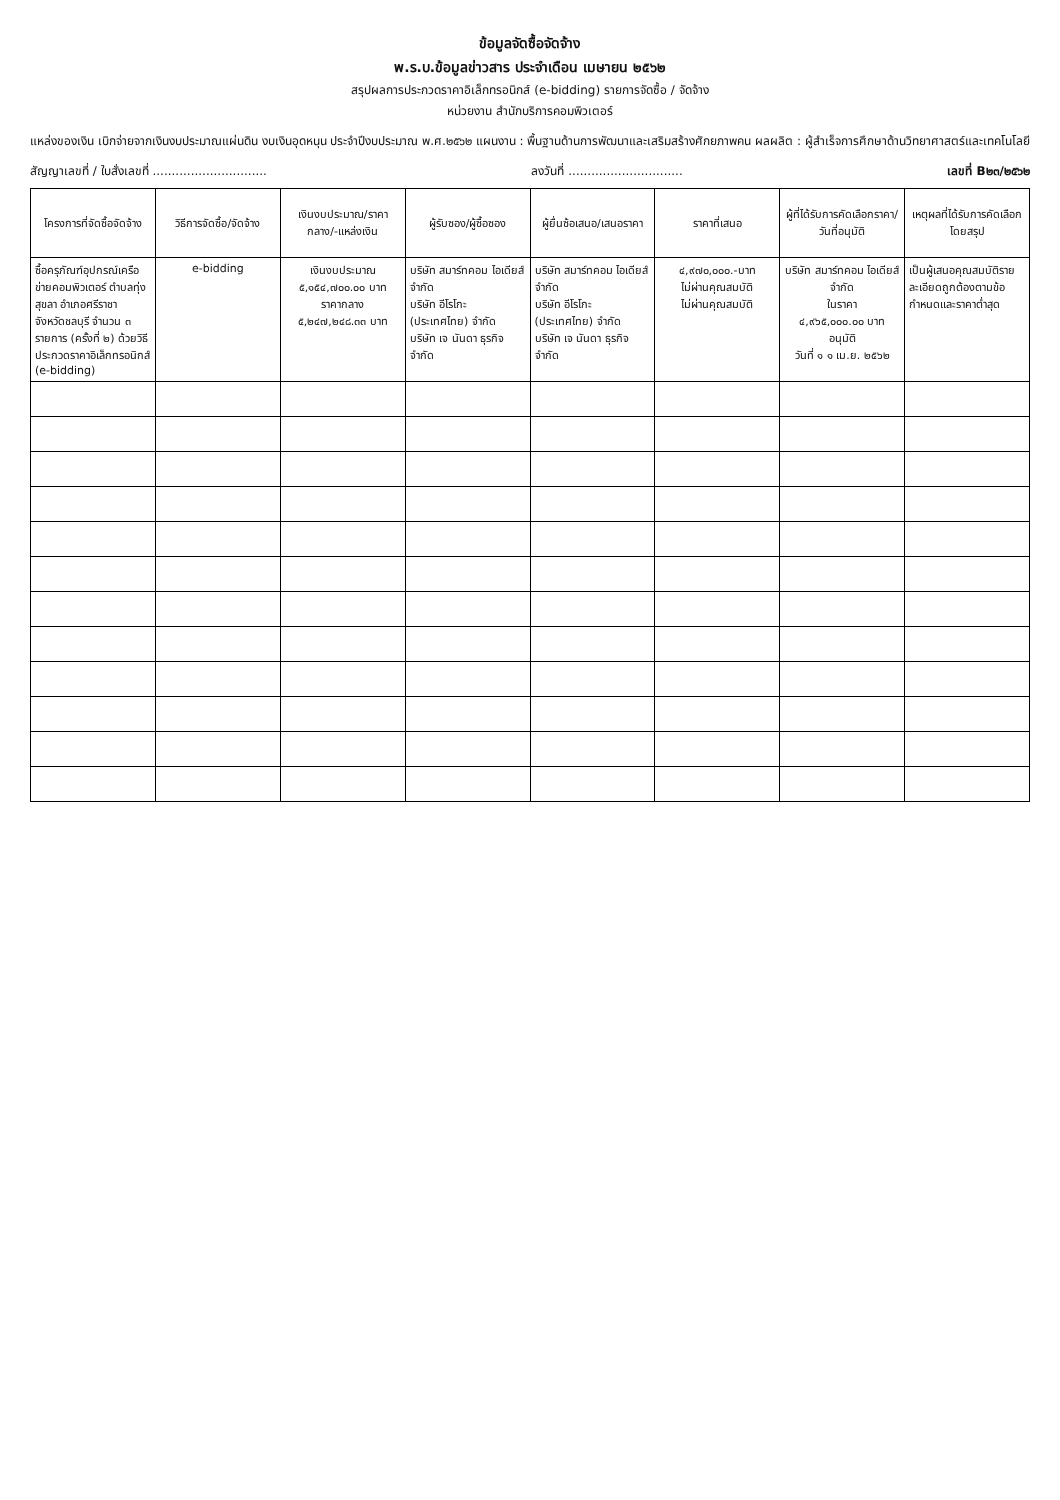ข้อมูลจัดซื้อจัดจ้าง
พ.ร.บ.ข้อมูลข่าวสาร ประจำเดือน เมษายน ๒๕๖๒
สรุปผลการประกวดราคาอิเล็กทรอนิกส์ (e-bidding) รายการจัดซื้อ / จัดจ้าง
หน่วยงาน สำนักบริการคอมพิวเตอร์
แหล่งของเงิน เบิกจ่ายจากเงินงบประมาณแผ่นดิน งบเงินอุดหนุน ประจำปีงบประมาณ พ.ศ.๒๕๖๒ แผนงาน : พื้นฐานด้านการพัฒนาและเสริมสร้างศักยภาพคน ผลผลิต : ผู้สำเร็จการศึกษาด้านวิทยาศาสตร์และเทคโนโลยี
สัญญาเลขที่ / ใบสั่งเลขที่ .............................. ลงวันที่ .............................. เลขที่ B๒๓/๒๕๖๒
| โครงการที่จัดซื้อจัดจ้าง | วิธีการจัดซื้อ/จัดจ้าง | เงินงบประมาณ/ราคากลาง/-แหล่งเงิน | ผู้รับซอง/ผู้ซื้อซอง | ผู้ยื่นซ้อเสนอ/เสนอราคา | ราคาที่เสนอ | ผู้ที่ได้รับการคัดเลือกราคา/วันที่อนุมัติ | เหตุผลที่ได้รับการคัดเลือกโดยสรุป |
| --- | --- | --- | --- | --- | --- | --- | --- |
| ซื้อครุภัณฑ์อุปกรณ์เครือข่ายคอมพิวเตอร์ ตำบลทุ่งสุขลา อำเภอศรีราชา จังหวัดชลบุรี จำนวน ๓ รายการ (ครั้งที่ ๒) ด้วยวิธีประกวดราคาอิเล็กทรอนิกส์ (e-bidding) | e-bidding | เงินงบประมาณ ๕,๑๕๔,๗๐๐.๐๐ บาท ราคากลาง ๕,๒๔๗,๒๔๘.๓๓ บาท | บริษัท สมาร์ทคอม ไอเดียส์ จำกัด บริษัท อีโรโกะ (ประเทศไทย) จำกัด บริษัท เจ นันดา ธุรกิจ จำกัด | บริษัท สมาร์ทคอม ไอเดียส์ จำกัด บริษัท อีโรโกะ (ประเทศไทย) จำกัด บริษัท เจ นันดา ธุรกิจ จำกัด | ๔,๙๗๐,๐๐๐.-บาท ไม่ผ่านคุณสมบัติ ไม่ผ่านคุณสมบัติ | บริษัท สมาร์ทคอม ไอเดียส์ จำกัด ในราคา ๔,๙๖๕,๐๐๐.๐๐ บาท อนุมัติ วันที่ ๑ ๑ เม.ย. ๒๕๖๒ | เป็นผู้เสนอคุณสมบัติรายละเอียดถูกต้องตามข้อกำหนดและราคาต่ำสุด |